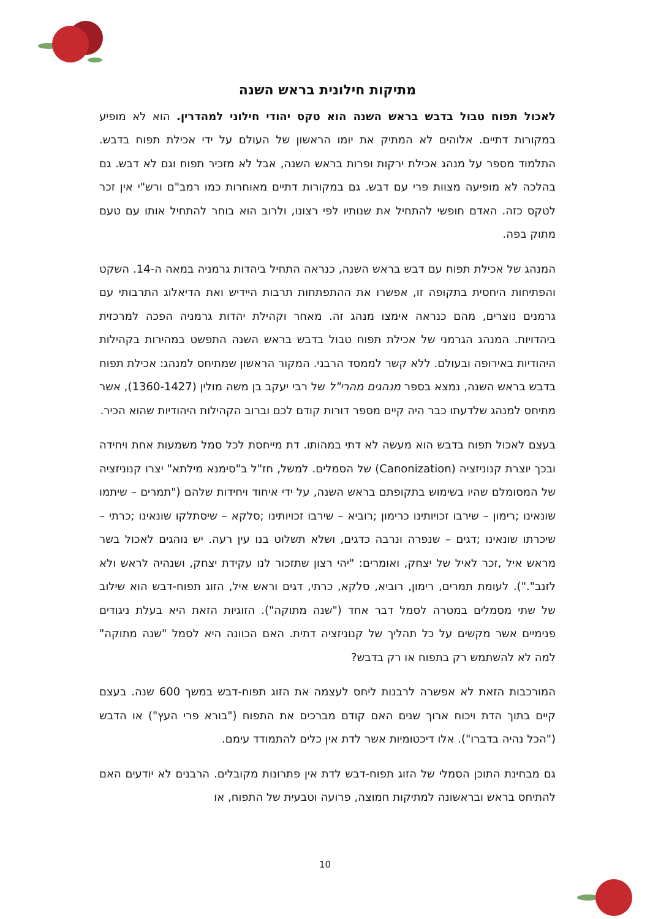מתיקות חילונית בראש השנה
לאכול תפוח טבול בדבש בראש השנה הוא טקס יהודי חילוני למהדרין. הוא לא מופיע במקורות דתיים. אלוהים לא המתיק את יומו הראשון של העולם על ידי אכילת תפוח בדבש. התלמוד מספר על מנהג אכילת ירקות ופרות בראש השנה, אבל לא מזכיר תפוח וגם לא דבש. גם בהלכה לא מופיעה מצוות פרי עם דבש. גם במקורות דתיים מאוחרות כמו רמב"ם ורש"י אין זכר לטקס כזה. האדם חופשי להתחיל את שנותיו לפי רצונו, ולרוב הוא בוחר להתחיל אותו עם טעם מתוק בפה.
המנהג של אכילת תפוח עם דבש בראש השנה, כנראה התחיל ביהדות גרמניה במאה ה-14. השקט והפתיחות היחסית בתקופה זו, אפשרו את ההתפתחות תרבות היידיש ואת הדיאלוג התרבותי עם גרמנים נוצרים, מהם כנראה אימצו מנהג זה. מאחר וקהילת יהדות גרמניה הפכה למרכזית ביהדויות. המנהג הגרמני של אכילת תפוח טבול בדבש בראש השנה התפשט במהירות בקהילות היהודיות באירופה ובעולם. ללא קשר לממסד הרבני. המקור הראשון שמתיחס למנהג: אכילת תפוח בדבש בראש השנה, נמצא בספר מנהגים מהרי"ל של רבי יעקב בן משה מולין (1360-1427), אשר מתיחס למנהג שלדעתו כבר היה קיים מספר דורות קודם לכם וברוב הקהילות היהודיות שהוא הכיר.
בעצם לאכול תפוח בדבש הוא מעשה לא דתי במהותו. דת מייחסת לכל סמל משמעות אחת ויחידה ובכך יוצרת קנוניזציה (Canonization) של הסמלים. למשל, חז"ל ב"סימנא מילתא" יצרו קנוניזציה של המסומלם שהיו בשימוש בתקופתם בראש השנה, על ידי איחוד ויחידות שלהם ("תמרים – שיתמו שונאינו ;רימון – שירבו זכויותינו כרימון ;רוביא – שירבו זכויותינו ;סלקא – שיסתלקו שונאינו ;כרתי – שיכרתו שונאינו ;דגים – שנפרה ונרבה כדגים, ושלא תשלוט בנו עין רעה. יש נוהגים לאכול בשר מראש איל ,זכר לאיל של יצחק, ואומרים: "יהי רצון שתזכור לנו עקידת יצחק, ושנהיה לראש ולא לזנב"."). לעומת תמרים, רימון, רוביא, סלקא, כרתי, דגים וראש איל, הזוג תפוח-דבש הוא שילוב של שתי מסמלים במטרה לסמל דבר אחד ("שנה מתוקה"). הזוגיות הזאת היא בעלת ניגודים פנימיים אשר מקשים על כל תהליך של קנוניזציה דתית. האם הכוונה היא לסמל "שנה מתוקה" למה לא להשתמש רק בתפוח או רק בדבש?
המורכבות הזאת לא אפשרה לרבנות ליחס לעצמה את הזוג תפוח-דבש במשך 600 שנה. בעצם קיים בתוך הדת ויכוח ארוך שנים האם קודם מברכים את התפוח ("בורא פרי העץ") או הדבש ("הכל נהיה בדברו"). אלו דיכטומיות אשר לדת אין כלים להתמודד עימם.
גם מבחינת התוכן הסמלי של הזוג תפוח-דבש לדת אין פתרונות מקובלים. הרבנים לא יודעים האם להתיחס בראש ובראשונה למתיקות חמוצה, פרועה וטבעית של התפוח, או
10